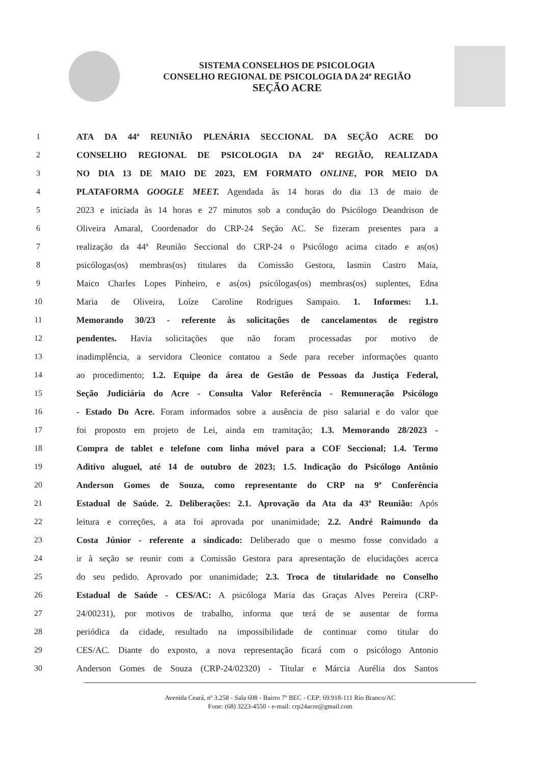SISTEMA CONSELHOS DE PSICOLOGIA
CONSELHO REGIONAL DE PSICOLOGIA DA 24ª REGIÃO
SEÇÃO ACRE
1 ATA DA 44ª REUNIÃO PLENÁRIA SECCIONAL DA SEÇÃO ACRE DO
2 CONSELHO REGIONAL DE PSICOLOGIA DA 24ª REGIÃO, REALIZADA
3 NO DIA 13 DE MAIO DE 2023, EM FORMATO ONLINE, POR MEIO DA
4 PLATAFORMA GOOGLE MEET. Agendada às 14 horas do dia 13 de maio de
5 2023 e iniciada às 14 horas e 27 minutos sob a condução do Psicólogo Deandrison de
6 Oliveira Amaral, Coordenador do CRP-24 Seção AC. Se fizeram presentes para a
7 realização da 44ª Reunião Seccional do CRP-24 o Psicólogo acima citado e as(os)
8 psicólogas(os) membras(os) titulares da Comissão Gestora, Iasmin Castro Maia,
9 Maico Charles Lopes Pinheiro, e as(os) psicólogas(os) membras(os) suplentes, Edna
10 Maria de Oliveira, Loíze Caroline Rodrigues Sampaio. 1. Informes: 1.1.
11 Memorando 30/23 - referente às solicitações de cancelamentos de registro
12 pendentes. Havia solicitações que não foram processadas por motivo de
13 inadimplência, a servidora Cleonice contatou a Sede para receber informações quanto
14 ao procedimento; 1.2. Equipe da área de Gestão de Pessoas da Justiça Federal,
15 Seção Judiciária do Acre - Consulta Valor Referência - Remuneração Psicólogo
16 - Estado Do Acre. Foram informados sobre a ausência de piso salarial e do valor que
17 foi proposto em projeto de Lei, ainda em tramitação; 1.3. Memorando 28/2023 -
18 Compra de tablet e telefone com linha móvel para a COF Seccional; 1.4. Termo
19 Aditivo aluguel, até 14 de outubro de 2023; 1.5. Indicação do Psicólogo Antônio
20 Anderson Gomes de Souza, como representante do CRP na 9ª Conferência
21 Estadual de Saúde. 2. Deliberações: 2.1. Aprovação da Ata da 43ª Reunião: Após
22 leitura e correções, a ata foi aprovada por unanimidade; 2.2. André Raimundo da
23 Costa Júnior - referente a sindicado: Deliberado que o mesmo fosse convidado a
24 ir à seção se reunir com a Comissão Gestora para apresentação de elucidações acerca
25 do seu pedido. Aprovado por unanimidade; 2.3. Troca de titularidade no Conselho
26 Estadual de Saúde - CES/AC: A psicóloga Maria das Graças Alves Pereira (CRP-
27 24/00231), por motivos de trabalho, informa que terá de se ausentar de forma
28 periódica da cidade, resultado na impossibilidade de continuar como titular do
29 CES/AC. Diante do exposto, a nova representação ficará com o psicólogo Antonio
30 Anderson Gomes de Souza (CRP-24/02320) - Titular e Márcia Aurélia dos Santos
Avenida Ceará, nº 3.258 - Sala 608 - Bairro 7º BEC - CEP: 69.918-111 Rio Branco/AC
Fone: (68) 3223-4550 - e-mail: crp24acre@gmail.com